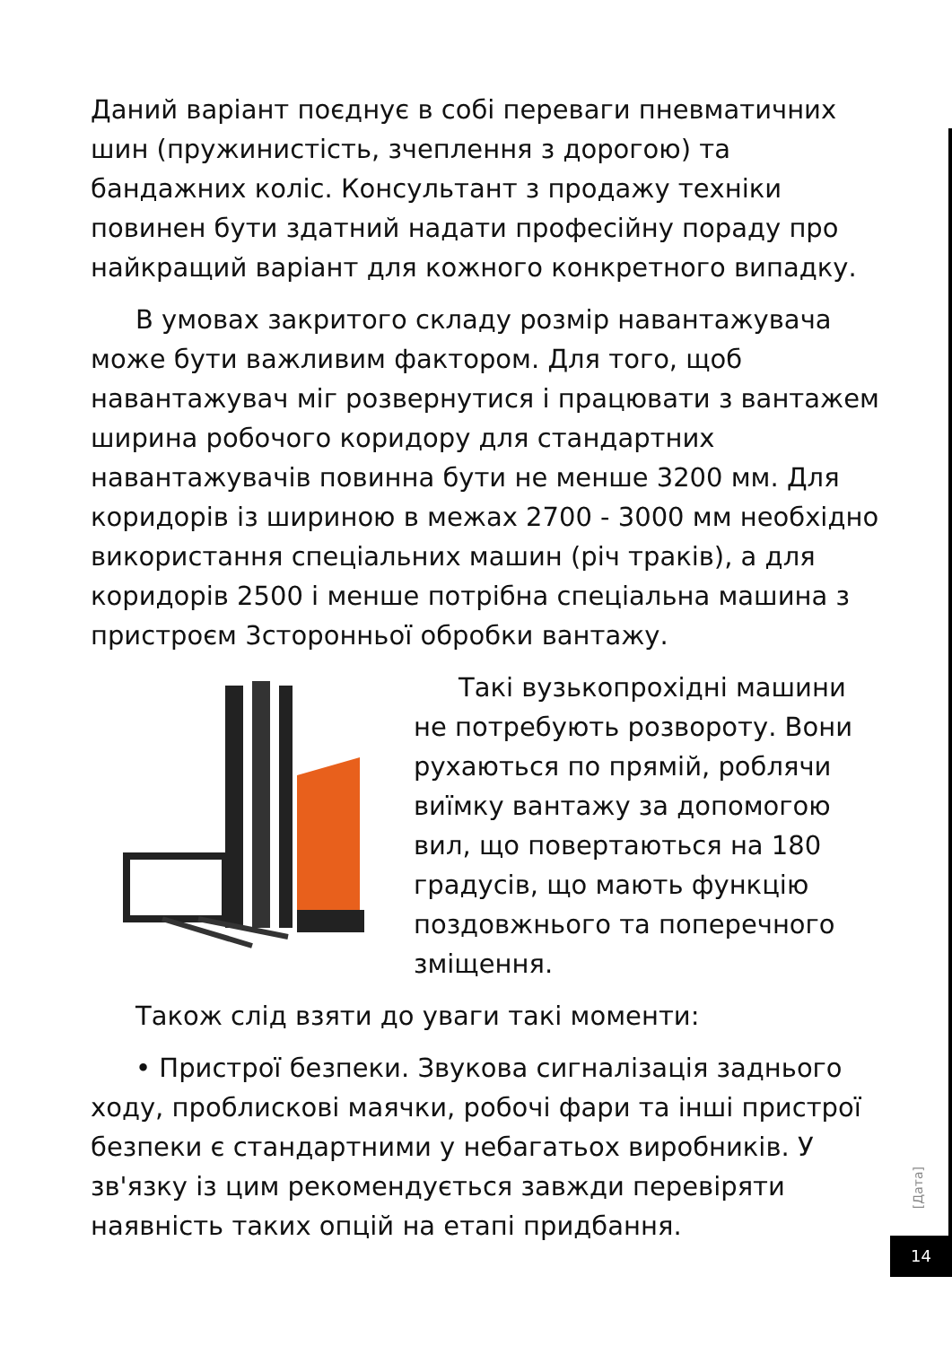Даний варіант поєднує в собі переваги пневматичних шин (пружинистість, зчеплення з дорогою) та бандажних коліс. Консультант з продажу техніки повинен бути здатний надати професійну пораду про найкращий варіант для кожного конкретного випадку.
В умовах закритого складу розмір навантажувача може бути важливим фактором. Для того, щоб навантажувач міг розвернутися і працювати з вантажем ширина робочого коридору для стандартних навантажувачів повинна бути не менше 3200 мм. Для коридорів із шириною в межах 2700 - 3000 мм необхідно використання спеціальних машин (річ траків), а для коридорів 2500 і менше потрібна спеціальна машина з пристроєм 3сторонньої обробки вантажу.
Такі вузькопрохідні машини не потребують розвороту. Вони рухаються по прямій, роблячи виїмку вантажу за допомогою вил, що повертаються на 180 градусів, що мають функцію поздовжнього та поперечного зміщення.
Також слід взяти до уваги такі моменти:
• Пристрої безпеки. Звукова сигналізація заднього ходу, проблискові маячки, робочі фари та інші пристрої безпеки є стандартними у небагатьох виробників. У зв'язку із цим рекомендується завжди перевіряти наявність таких опцій на етапі придбання.
[Дата]
14